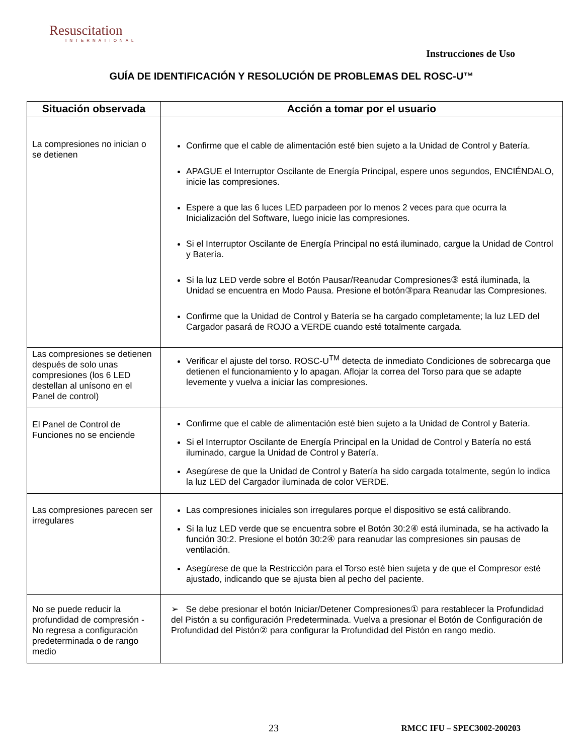Resuscitation
INTERNATIONAL
Instrucciones de Uso
GUÍA DE IDENTIFICACIÓN Y RESOLUCIÓN DE PROBLEMAS DEL ROSC-U™
| Situación observada | Acción a tomar por el usuario |
| --- | --- |
| La compresiones no inician o se detienen | Confirme que el cable de alimentación esté bien sujeto a la Unidad de Control y Batería. APAGUE el Interruptor Oscilante de Energía Principal, espere unos segundos, ENCIÉNDALO, inicie las compresiones. Espere a que las 6 luces LED parpadeen por lo menos 2 veces para que ocurra la Inicialización del Software, luego inicie las compresiones. Si el Interruptor Oscilante de Energía Principal no está iluminado, cargue la Unidad de Control y Batería. Si la luz LED verde sobre el Botón Pausar/Reanudar Compresiones③ está iluminada, la Unidad se encuentra en Modo Pausa. Presione el botón③para Reanudar las Compresiones. Confirme que la Unidad de Control y Batería se ha cargado completamente; la luz LED del Cargador pasará de ROJO a VERDE cuando esté totalmente cargada. |
| Las compresiones se detienen después de solo unas compresiones (los 6 LED destellan al unísono en el Panel de control) | Verificar el ajuste del torso. ROSC-U<sup>TM</sup> detecta de inmediato Condiciones de sobrecarga que detienen el funcionamiento y lo apagan. Aflojar la correa del Torso para que se adapte levemente y vuelva a iniciar las compresiones. |
| El Panel de Control de Funciones no se enciende | Confirme que el cable de alimentación esté bien sujeto a la Unidad de Control y Batería. Si el Interruptor Oscilante de Energía Principal en la Unidad de Control y Batería no está iluminado, cargue la Unidad de Control y Batería. Asegúrese de que la Unidad de Control y Batería ha sido cargada totalmente, según lo indica la luz LED del Cargador iluminada de color VERDE. |
| Las compresiones parecen ser irregulares | Las compresiones iniciales son irregulares porque el dispositivo se está calibrando. Si la luz LED verde que se encuentra sobre el Botón 30:2④ está iluminada, se ha activado la función 30:2. Presione el botón 30:2④ para reanudar las compresiones sin pausas de ventilación. Asegúrese de que la Restricción para el Torso esté bien sujeta y de que el Compresor esté ajustado, indicando que se ajusta bien al pecho del paciente. |
| No se puede reducir la profundidad de compresión - No regresa a configuración predeterminada o de rango medio | ➢ Se debe presionar el botón Iniciar/Detener Compresiones① para restablecer la Profundidad del Pistón a su configuración Predeterminada. Vuelva a presionar el Botón de Configuración de Profundidad del Pistón② para configurar la Profundidad del Pistón en rango medio. |
23 RMCC IFU – SPEC3002-200203